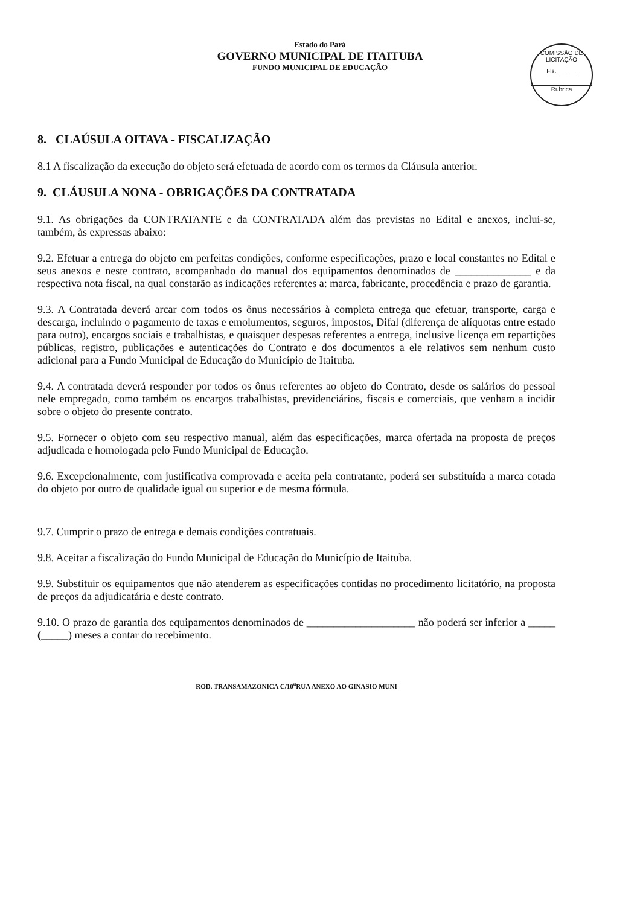Estado do Pará
GOVERNO MUNICIPAL DE ITAITUBA
FUNDO MUNICIPAL DE EDUCAÇÃO
COMISSÃO DE LICITAÇÃO
Fls.______
Rubrica
8. CLAÚSULA OITAVA - FISCALIZAÇÃO
8.1 A fiscalização da execução do objeto será efetuada de acordo com os termos da Cláusula anterior.
9. CLÁUSULA NONA - OBRIGAÇÕES DA CONTRATADA
9.1. As obrigações da CONTRATANTE e da CONTRATADA além das previstas no Edital e anexos, inclui-se, também, às expressas abaixo:
9.2. Efetuar a entrega do objeto em perfeitas condições, conforme especificações, prazo e local constantes no Edital e seus anexos e neste contrato, acompanhado do manual dos equipamentos denominados de ______________ e da respectiva nota fiscal, na qual constarão as indicações referentes a: marca, fabricante, procedência e prazo de garantia.
9.3. A Contratada deverá arcar com todos os ônus necessários à completa entrega que efetuar, transporte, carga e descarga, incluindo o pagamento de taxas e emolumentos, seguros, impostos, Difal (diferença de alíquotas entre estado para outro), encargos sociais e trabalhistas, e quaisquer despesas referentes a entrega, inclusive licença em repartições públicas, registro, publicações e autenticações do Contrato e dos documentos a ele relativos sem nenhum custo adicional para a Fundo Municipal de Educação do Município de Itaituba.
9.4. A contratada deverá responder por todos os ônus referentes ao objeto do Contrato, desde os salários do pessoal nele empregado, como também os encargos trabalhistas, previdenciários, fiscais e comerciais, que venham a incidir sobre o objeto do presente contrato.
9.5. Fornecer o objeto com seu respectivo manual, além das especificações, marca ofertada na proposta de preços adjudicada e homologada pelo Fundo Municipal de Educação.
9.6. Excepcionalmente, com justificativa comprovada e aceita pela contratante, poderá ser substituída a marca cotada do objeto por outro de qualidade igual ou superior e de mesma fórmula.
9.7. Cumprir o prazo de entrega e demais condições contratuais.
9.8. Aceitar a fiscalização do Fundo Municipal de Educação do Município de Itaituba.
9.9. Substituir os equipamentos que não atenderem as especificações contidas no procedimento licitatório, na proposta de preços da adjudicatária e deste contrato.
9.10. O prazo de garantia dos equipamentos denominados de ____________________ não poderá ser inferior a _____ (_____) meses a contar do recebimento.
ROD. TRANSAMAZONICA C/10<sup>a</sup>RUA ANEXO AO GINASIO MUNI